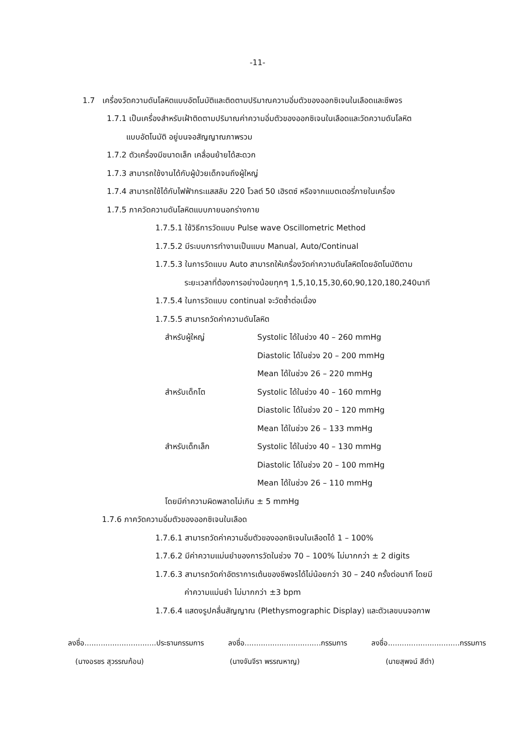-11-
1.7 เครื่องวัดความดันโลหิตแบบอัตโนมัติและติดตามปริมาณความอิ่มตัวของออกซิเจนในเลือดและชีพจร
1.7.1 เป็นเครื่องสำหรับเฝ้าติดตามปริมาณค่าความอิ่มตัวของออกซิเจนในเลือดและวัดความดันโลหิต
แบบอัตโนมัติ อยู่บนจอสัญญาณภาพรวม
1.7.2 ตัวเครื่องมีขนาดเล็ก เคลื่อนย้ายได้สะดวก
1.7.3 สามารถใช้งานได้กับผู้ป่วยเด็กจนถึงผู้ใหญ่
1.7.4 สามารถใช้ได้กับไฟฟ้ากระแสสลับ 220 โวลต์ 50 เฮิรตซ์ หรือจากแบตเตอรี่ภายในเครื่อง
1.7.5 ภาควัดความดันโลหิตแบบภายนอกร่างกาย
1.7.5.1 ใช้วิธีการวัดแบบ Pulse wave Oscillometric Method
1.7.5.2 มีระบบการทำงานเป็นแบบ Manual, Auto/Continual
1.7.5.3 ในการวัดแบบ Auto สามารถให้เครื่องวัดค่าความดันโลหิตโดยอัตโนมัติตาม
ระยะเวลาที่ต้องการอย่างน้อยทุกๆ 1,5,10,15,30,60,90,120,180,240นาที
1.7.5.4 ในการวัดแบบ continual จะวัดซ้ำต่อเนื่อง
1.7.5.5 สามารถวัดค่าความดันโลหิต
สำหรับผู้ใหญ่
Systolic ได้ในช่วง 40 – 260 mmHg
Diastolic ได้ในช่วง 20 – 200 mmHg
Mean ได้ในช่วง 26 – 220 mmHg
สำหรับเด็กโต
Systolic ได้ในช่วง 40 – 160 mmHg
Diastolic ได้ในช่วง 20 – 120 mmHg
Mean ได้ในช่วง 26 – 133 mmHg
สำหรับเด็กเล็ก
Systolic ได้ในช่วง 40 – 130 mmHg
Diastolic ได้ในช่วง 20 – 100 mmHg
Mean ได้ในช่วง 26 – 110 mmHg
โดยมีค่าความผิดพลาดไม่เกิน ± 5 mmHg
1.7.6 ภาควัดความอิ่มตัวของออกซิเจนในเลือด
1.7.6.1 สามารถวัดค่าความอิ่มตัวของออกซิเจนในเลือดได้ 1 – 100%
1.7.6.2 มีค่าความแม่นยำของการวัดในช่วง 70 – 100% ไม่มากกว่า ± 2 digits
1.7.6.3 สามารถวัดค่าอัตราการเต้นของชีพจรได้ไม่น้อยกว่า 30 – 240 ครั้งต่อนาที โดยมี
ค่าความแม่นยำ ไม่มากกว่า ±3 bpm
1.7.6.4 แสดงรูปคลื่นสัญญาณ (Plethysmographic Display) และตัวเลขบนจอภาพ
ลงชื่อ...............................ประธานกรรมการ ลงชื่อ.................................กรรมการ ลงชื่อ...............................กรรมการ
(นางอรชร สุวรรณก้อน) (นางจันจีรา พรรณหาญ) (นายสุพจน์ สีดำ)